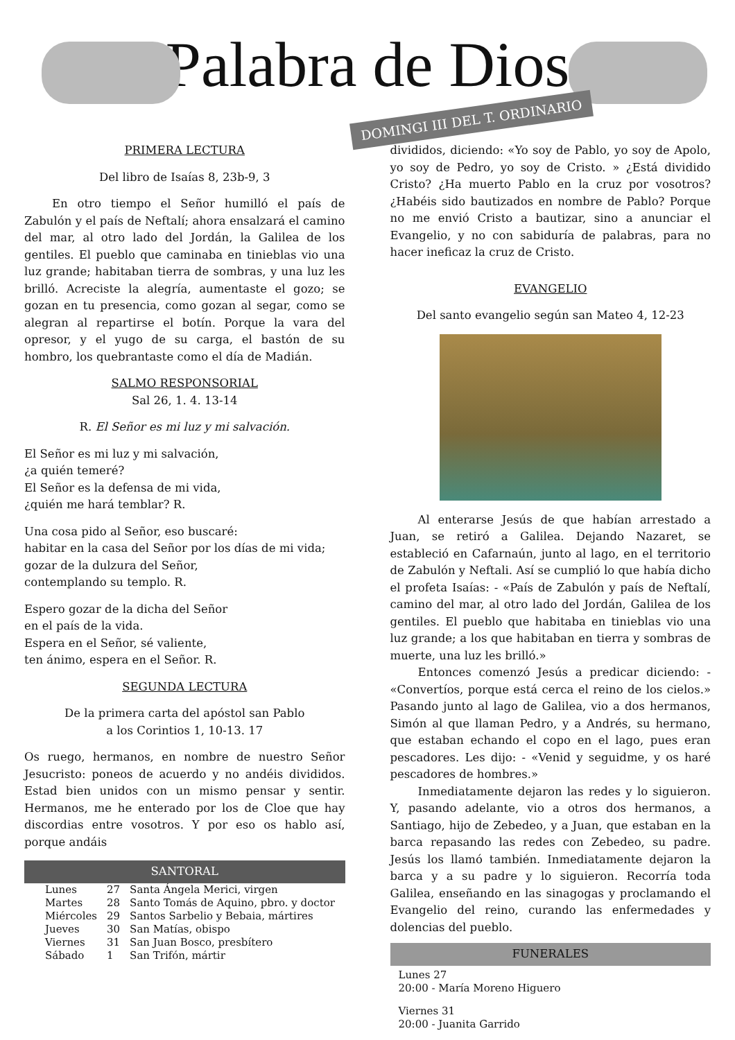Palabra de Dios
DOMINGI III DEL T. ORDINARIO
PRIMERA LECTURA
Del libro de Isaías 8, 23b-9, 3
En otro tiempo el Señor humilló el país de Zabulón y el país de Neftalí; ahora ensalzará el camino del mar, al otro lado del Jordán, la Galilea de los gentiles. El pueblo que caminaba en tinieblas vio una luz grande; habitaban tierra de sombras, y una luz les brilló. Acreciste la alegría, aumentaste el gozo; se gozan en tu presencia, como gozan al segar, como se alegran al repartirse el botín. Porque la vara del opresor, y el yugo de su carga, el bastón de su hombro, los quebrantaste como el día de Madián.
SALMO RESPONSORIAL
Sal 26, 1. 4. 13-14
R. El Señor es mi luz y mi salvación.
El Señor es mi luz y mi salvación,
¿a quién temeré?
El Señor es la defensa de mi vida,
¿quién me hará temblar? R.
Una cosa pido al Señor, eso buscaré:
habitar en la casa del Señor por los días de mi vida;
gozar de la dulzura del Señor,
contemplando su templo. R.
Espero gozar de la dicha del Señor
en el país de la vida.
Espera en el Señor, sé valiente,
ten ánimo, espera en el Señor. R.
SEGUNDA LECTURA
De la primera carta del apóstol san Pablo
a los Corintios 1, 10-13. 17
Os ruego, hermanos, en nombre de nuestro Señor Jesucristo: poneos de acuerdo y no andéis divididos. Estad bien unidos con un mismo pensar y sentir. Hermanos, me he enterado por los de Cloe que hay discordias entre vosotros. Y por eso os hablo así, porque andáis
SANTORAL
| Lunes | 27 | Santa Ángela Merici, virgen |
| Martes | 28 | Santo Tomás de Aquino, pbro. y doctor |
| Miércoles | 29 | Santos Sarbelio y Bebaia, mártires |
| Jueves | 30 | San Matías, obispo |
| Viernes | 31 | San Juan Bosco, presbítero |
| Sábado | 1 | San Trifón, mártir |
divididos, diciendo: «Yo soy de Pablo, yo soy de Apolo, yo soy de Pedro, yo soy de Cristo. » ¿Está dividido Cristo? ¿Ha muerto Pablo en la cruz por vosotros? ¿Habéis sido bautizados en nombre de Pablo? Porque no me envió Cristo a bautizar, sino a anunciar el Evangelio, y no con sabiduría de palabras, para no hacer ineficaz la cruz de Cristo.
EVANGELIO
Del santo evangelio según san Mateo 4, 12-23
Al enterarse Jesús de que habían arrestado a Juan, se retiró a Galilea. Dejando Nazaret, se estableció en Cafarnaún, junto al lago, en el territorio de Zabulón y Neftali. Así se cumplió lo que había dicho el profeta Isaías: - «País de Zabulón y país de Neftalí, camino del mar, al otro lado del Jordán, Galilea de los gentiles. El pueblo que habitaba en tinieblas vio una luz grande; a los que habitaban en tierra y sombras de muerte, una luz les brilló.»
Entonces comenzó Jesús a predicar diciendo: - «Convertíos, porque está cerca el reino de los cielos.» Pasando junto al lago de Galilea, vio a dos hermanos, Simón al que llaman Pedro, y a Andrés, su hermano, que estaban echando el copo en el lago, pues eran pescadores. Les dijo: - «Venid y seguidme, y os haré pescadores de hombres.»
Inmediatamente dejaron las redes y lo siguieron. Y, pasando adelante, vio a otros dos hermanos, a Santiago, hijo de Zebedeo, y a Juan, que estaban en la barca repasando las redes con Zebedeo, su padre. Jesús los llamó también. Inmediatamente dejaron la barca y a su padre y lo siguieron. Recorría toda Galilea, enseñando en las sinagogas y proclamando el Evangelio del reino, curando las enfermedades y dolencias del pueblo.
FUNERALES
Lunes 27
20:00 - María Moreno Higuero
Viernes 31
20:00 - Juanita Garrido